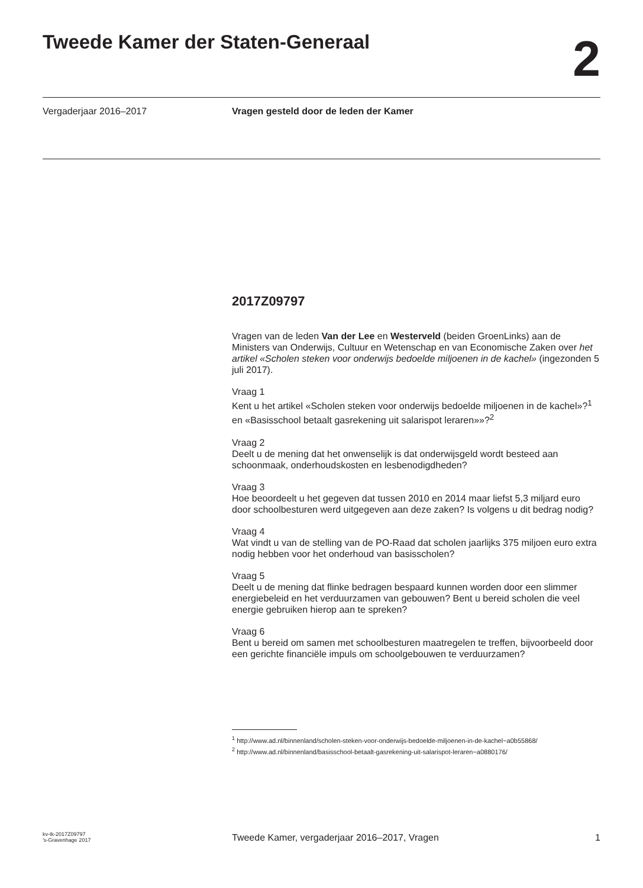Tweede Kamer der Staten-Generaal
2
Vergaderjaar 2016–2017 Vragen gesteld door de leden der Kamer
2017Z09797
Vragen van de leden Van der Lee en Westerveld (beiden GroenLinks) aan de Ministers van Onderwijs, Cultuur en Wetenschap en van Economische Zaken over het artikel «Scholen steken voor onderwijs bedoelde miljoenen in de kachel» (ingezonden 5 juli 2017).
Vraag 1
Kent u het artikel «Scholen steken voor onderwijs bedoelde miljoenen in de kachel»?<sup>1</sup> en «Basisschool betaalt gasrekening uit salarispot leraren»»?<sup>2</sup>
Vraag 2
Deelt u de mening dat het onwenselijk is dat onderwijsgeld wordt besteed aan schoonmaak, onderhoudskosten en lesbenodigdheden?
Vraag 3
Hoe beoordeelt u het gegeven dat tussen 2010 en 2014 maar liefst 5,3 miljard euro door schoolbesturen werd uitgegeven aan deze zaken? Is volgens u dit bedrag nodig?
Vraag 4
Wat vindt u van de stelling van de PO-Raad dat scholen jaarlijks 375 miljoen euro extra nodig hebben voor het onderhoud van basisscholen?
Vraag 5
Deelt u de mening dat flinke bedragen bespaard kunnen worden door een slimmer energiebeleid en het verduurzamen van gebouwen? Bent u bereid scholen die veel energie gebruiken hierop aan te spreken?
Vraag 6
Bent u bereid om samen met schoolbesturen maatregelen te treffen, bijvoorbeeld door een gerichte financiële impuls om schoolgebouwen te verduurzamen?
<sup>1</sup> http://www.ad.nl/binnenland/scholen-steken-voor-onderwijs-bedoelde-miljoenen-in-de-kachel~a0b55868/
<sup>2</sup> http://www.ad.nl/binnenland/basisschool-betaalt-gasrekening-uit-salarispot-leraren~a0880176/
kv-tk-2017Z09797
’s-Gravenhage 2017
Tweede Kamer, vergaderjaar 2016–2017, Vragen
1